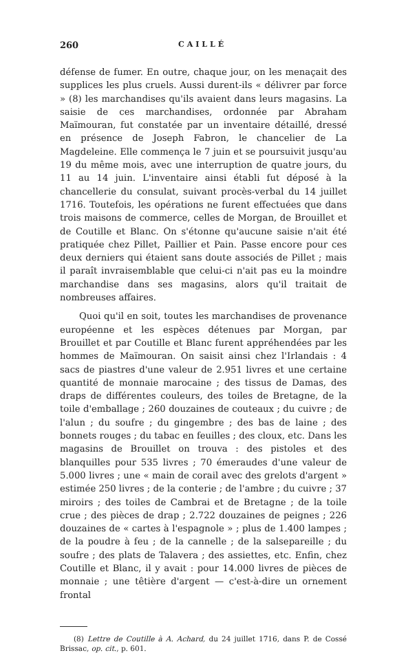260 CAILLÉ
défense de fumer. En outre, chaque jour, on les menaçait des supplices les plus cruels. Aussi durent-ils « délivrer par force » (8) les marchandises qu'ils avaient dans leurs magasins. La saisie de ces marchandises, ordonnée par Abraham Maïmouran, fut constatée par un inventaire détaillé, dressé en présence de Joseph Fabron, le chancelier de La Magdeleine. Elle commença le 7 juin et se poursuivit jusqu'au 19 du même mois, avec une interruption de quatre jours, du 11 au 14 juin. L'inventaire ainsi établi fut déposé à la chancellerie du consulat, suivant procès-verbal du 14 juillet 1716. Toutefois, les opérations ne furent effectuées que dans trois maisons de commerce, celles de Morgan, de Brouillet et de Coutille et Blanc. On s'étonne qu'aucune saisie n'ait été pratiquée chez Pillet, Paillier et Pain. Passe encore pour ces deux derniers qui étaient sans doute associés de Pillet ; mais il paraît invraisemblable que celui-ci n'ait pas eu la moindre marchandise dans ses magasins, alors qu'il traitait de nombreuses affaires.
Quoi qu'il en soit, toutes les marchandises de provenance européenne et les espèces détenues par Morgan, par Brouillet et par Coutille et Blanc furent appréhendées par les hommes de Maïmouran. On saisit ainsi chez l'Irlandais : 4 sacs de piastres d'une valeur de 2.951 livres et une certaine quantité de monnaie marocaine ; des tissus de Damas, des draps de différentes couleurs, des toiles de Bretagne, de la toile d'emballage ; 260 douzaines de couteaux ; du cuivre ; de l'alun ; du soufre ; du gingembre ; des bas de laine ; des bonnets rouges ; du tabac en feuilles ; des cloux, etc. Dans les magasins de Brouillet on trouva : des pistoles et des blanquilles pour 535 livres ; 70 émeraudes d'une valeur de 5.000 livres ; une « main de corail avec des grelots d'argent » estimée 250 livres ; de la conterie ; de l'ambre ; du cuivre ; 37 miroirs ; des toiles de Cambrai et de Bretagne ; de la toile crue ; des pièces de drap ; 2.722 douzaines de peignes ; 226 douzaines de « cartes à l'espagnole » ; plus de 1.400 lampes ; de la poudre à feu ; de la cannelle ; de la salsepareille ; du soufre ; des plats de Talavera ; des assiettes, etc. Enfin, chez Coutille et Blanc, il y avait : pour 14.000 livres de pièces de monnaie ; une têtière d'argent — c'est-à-dire un ornement frontal
(8) Lettre de Coutille à A. Achard, du 24 juillet 1716, dans P. de Cossé Brissac, op. cit., p. 601.